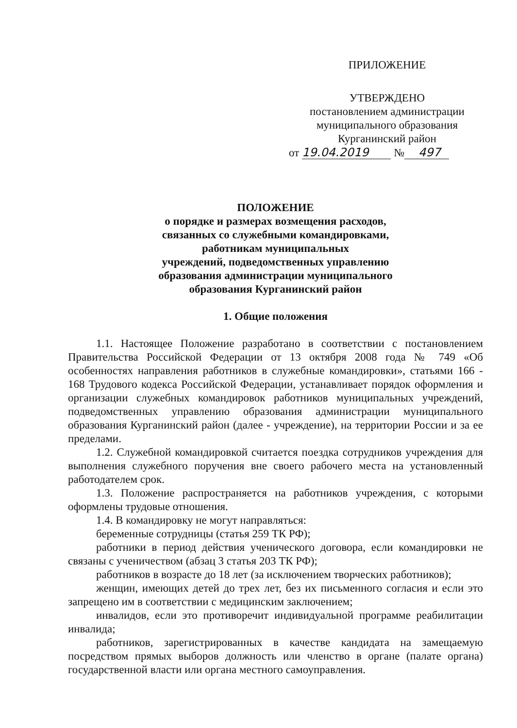ПРИЛОЖЕНИЕ
УТВЕРЖДЕНО
постановлением администрации
муниципального образования
Курганинский район
от 19.04.2019 № 497
ПОЛОЖЕНИЕ
о порядке и размерах возмещения расходов,
связанных со служебными командировками,
работникам муниципальных
учреждений, подведомственных управлению
образования администрации муниципального
образования Курганинский район
1. Общие положения
1.1. Настоящее Положение разработано в соответствии с постановлением Правительства Российской Федерации от 13 октября 2008 года № 749 «Об особенностях направления работников в служебные командировки», статьями 166 - 168 Трудового кодекса Российской Федерации, устанавливает порядок оформления и организации служебных командировок работников муниципальных учреждений, подведомственных управлению образования администрации муниципального образования Курганинский район (далее - учреждение), на территории России и за ее пределами.
1.2. Служебной командировкой считается поездка сотрудников учреждения для выполнения служебного поручения вне своего рабочего места на установленный работодателем срок.
1.3. Положение распространяется на работников учреждения, с которыми оформлены трудовые отношения.
1.4. В командировку не могут направляться:
беременные сотрудницы (статья 259 ТК РФ);
работники в период действия ученического договора, если командировки не связаны с ученичеством (абзац 3 статья 203 ТК РФ);
работников в возрасте до 18 лет (за исключением творческих работников);
женщин, имеющих детей до трех лет, без их письменного согласия и если это запрещено им в соответствии с медицинским заключением;
инвалидов, если это противоречит индивидуальной программе реабилитации инвалида;
работников, зарегистрированных в качестве кандидата на замещаемую посредством прямых выборов должность или членство в органе (палате органа) государственной власти или органа местного самоуправления.